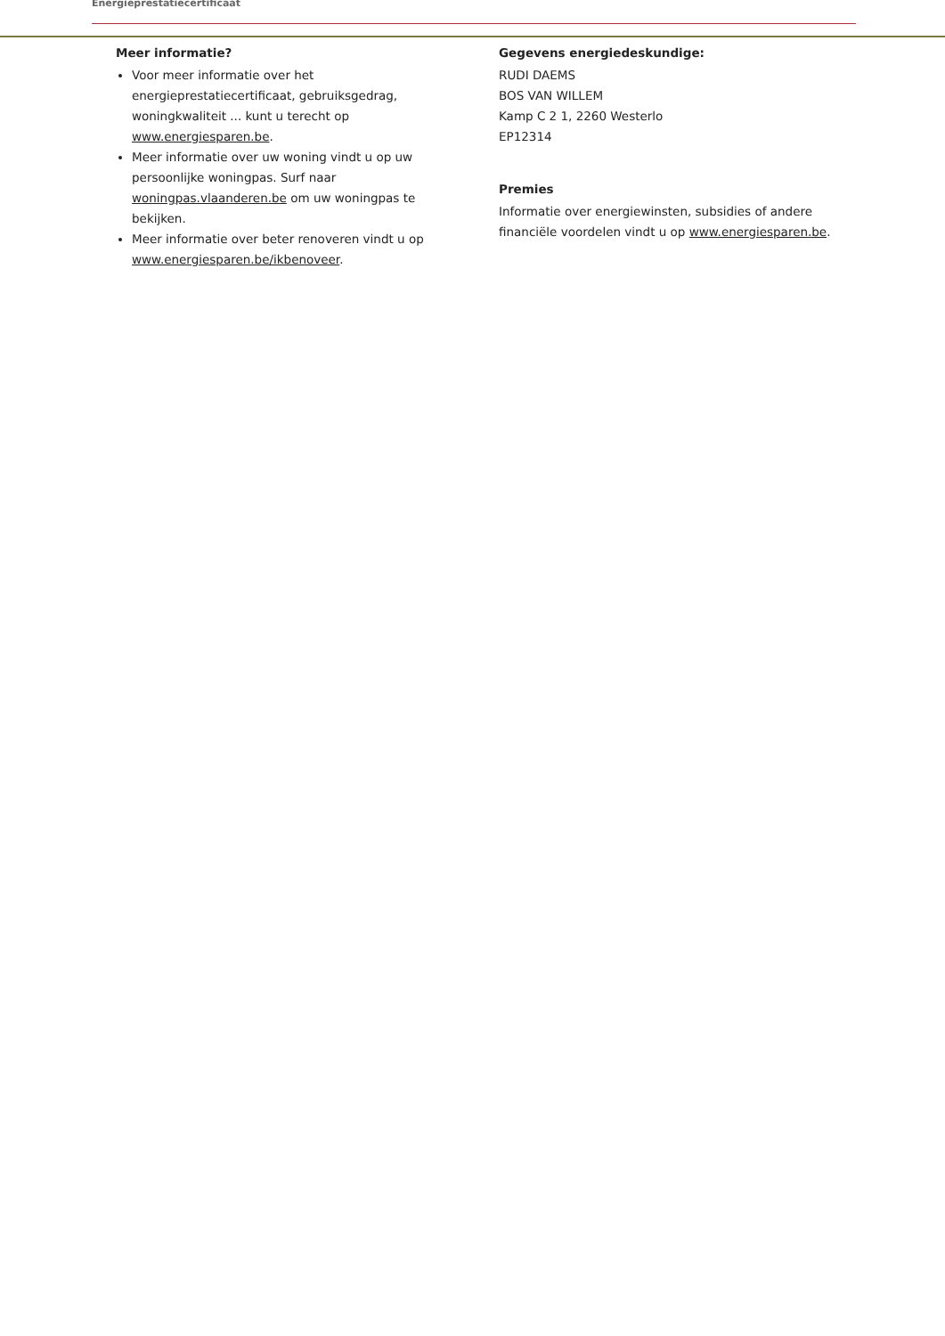Energieprestatiecertificaat
Meer informatie?
Voor meer informatie over het energieprestatiecertificaat, gebruiksgedrag, woningkwaliteit ... kunt u terecht op www.energiesparen.be.
Meer informatie over uw woning vindt u op uw persoonlijke woningpas. Surf naar woningpas.vlaanderen.be om uw woningpas te bekijken.
Meer informatie over beter renoveren vindt u op www.energiesparen.be/ikbenoveer.
Gegevens energiedeskundige:
RUDI DAEMS
BOS VAN WILLEM
Kamp C 2 1, 2260 Westerlo
EP12314
Premies
Informatie over energiewinsten, subsidies of andere financiële voordelen vindt u op www.energiesparen.be.